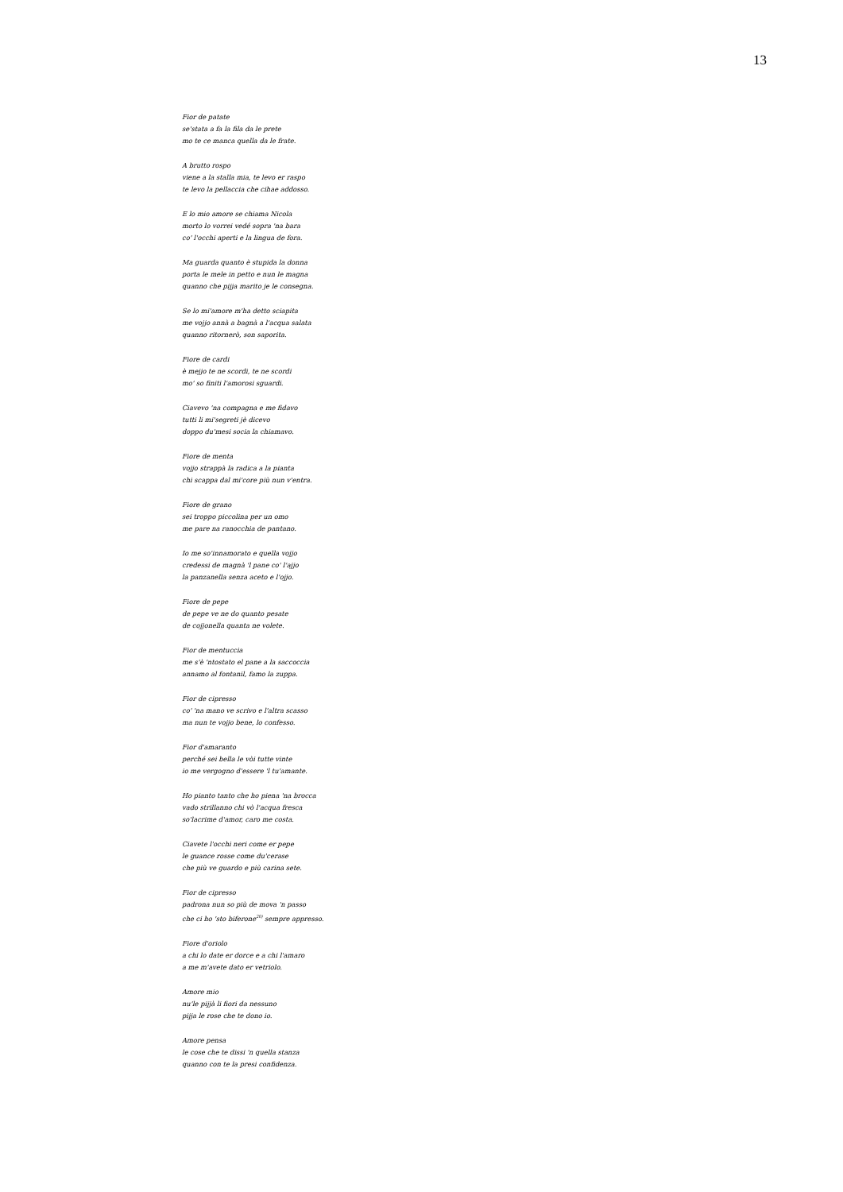13
Fior de patate
se'stata a fa la fila da le prete
mo te ce manca quella da le frate.
A brutto rospo
viene a la stalla mia, te levo er raspo
te levo la pellaccia che cihae addosso.
E lo mio amore se chiama Nicola
morto lo vorrei vedé sopra 'na bara
co' l'occhi aperti e la lingua de fora.
Ma guarda quanto è stupida la donna
porta le mele in petto e nun le magna
quanno che pijja marito je le consegna.
Se lo mi'amore m'ha detto sciapita
me vojjo annà a bagnà a l'acqua salata
quanno ritornerò, son saporita.
Fiore de cardi
è mejjo te ne scordi, te ne scordi
mo' so finiti l'amorosi sguardi.
Ciavevo 'na compagna e me fidavo
tutti li mi'segreti jè dicevo
doppo du'mesi socia la chiamavo.
Fiore de menta
vojjo strappà la radica a la pianta
chi scappa dal mi'core più nun v'entra.
Fiore de grano
sei troppo piccolina per un omo
me pare na ranocchia de pantano.
Io me so'innamorato e quella vojjo
credessi de magnà 'l pane co' l'ajjo
la panzanella senza aceto e l'ojjo.
Fiore de pepe
de pepe ve ne do quanto pesate
de cojjonella quanta ne volete.
Fior de mentuccia
me s'è 'ntostato el pane a la saccoccia
annamo al fontanil, famo la zuppa.
Fior de cipresso
co' 'na mano ve scrivo e l'altra scasso
ma nun te vojjo bene, lo confesso.
Fior d'amaranto
perché sei bella le vòi tutte vinte
io me vergogno d'essere 'l tu'amante.
Ho pianto tanto che ho piena 'na brocca
vado strillanno chi vò l'acqua fresca
so'lacrime d'amor, caro me costa.
Ciavete l'occhi neri come er pepe
le guance rosse come du'cerase
che più ve guardo e più carina sete.
Fior de cipresso
padrona nun so più de mova 'n passo
che ci ho 'sto biferone<sup>20)</sup> sempre appresso.
Fiore d'oriolo
a chi lo date er dorce e a chi l'amaro
a me m'avete dato er vetriolo.
Amore mio
nu'le pijjà li fiori da nessuno
pijja le rose che te dono io.
Amore pensa
le cose che te dissi 'n quella stanza
quanno con te la presi confidenza.